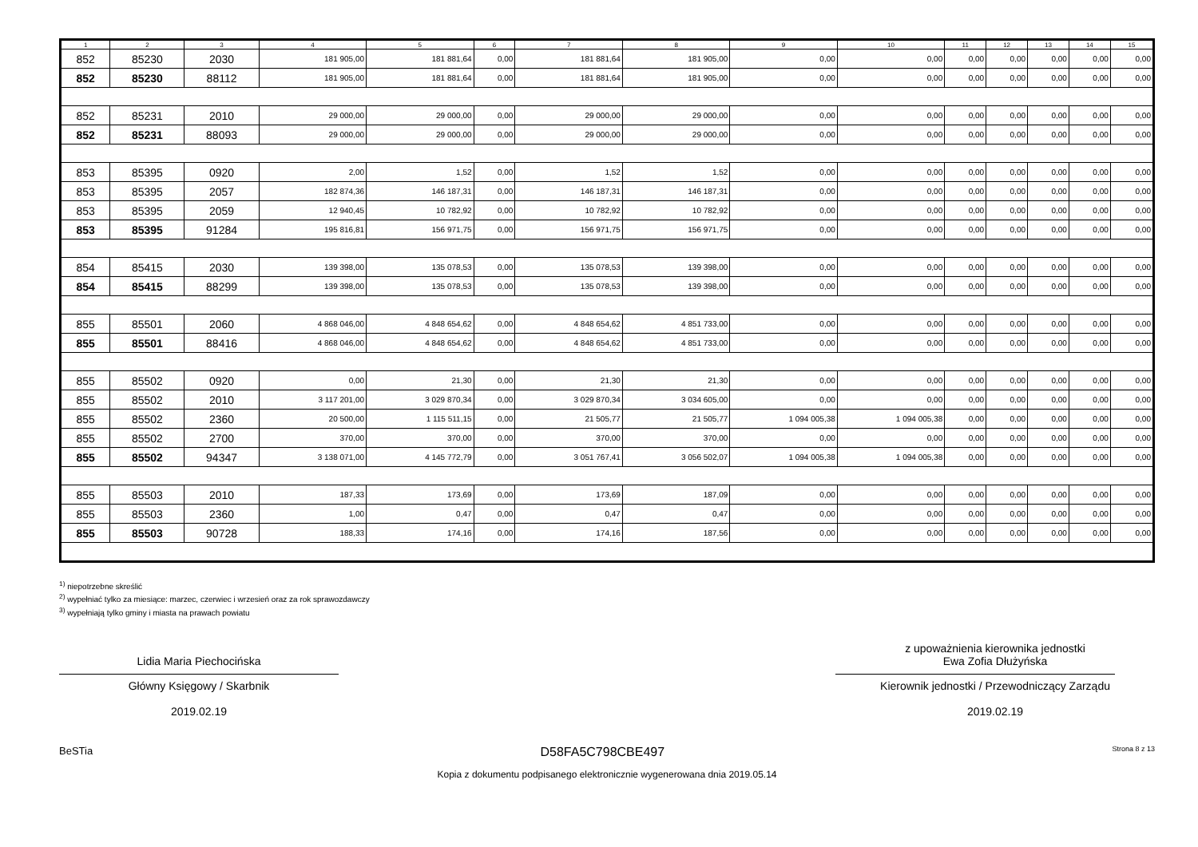| 1 | 2 | 3 | 4 | 5 | 6 | 7 | 8 | 9 | 10 | 11 | 12 | 13 | 14 | 15 |
| --- | --- | --- | --- | --- | --- | --- | --- | --- | --- | --- | --- | --- | --- | --- |
| 852 | 85230 | 2030 | 181 905,00 | 181 881,64 | 0,00 | 181 881,64 | 181 905,00 | 0,00 | 0,00 | 0,00 | 0,00 | 0,00 | 0,00 | 0,00 |
| 852 | 85230 | 88112 | 181 905,00 | 181 881,64 | 0,00 | 181 881,64 | 181 905,00 | 0,00 | 0,00 | 0,00 | 0,00 | 0,00 | 0,00 | 0,00 |
| 852 | 85231 | 2010 | 29 000,00 | 29 000,00 | 0,00 | 29 000,00 | 29 000,00 | 0,00 | 0,00 | 0,00 | 0,00 | 0,00 | 0,00 | 0,00 |
| 852 | 85231 | 88093 | 29 000,00 | 29 000,00 | 0,00 | 29 000,00 | 29 000,00 | 0,00 | 0,00 | 0,00 | 0,00 | 0,00 | 0,00 | 0,00 |
| 853 | 85395 | 0920 | 2,00 | 1,52 | 0,00 | 1,52 | 1,52 | 0,00 | 0,00 | 0,00 | 0,00 | 0,00 | 0,00 | 0,00 |
| 853 | 85395 | 2057 | 182 874,36 | 146 187,31 | 0,00 | 146 187,31 | 146 187,31 | 0,00 | 0,00 | 0,00 | 0,00 | 0,00 | 0,00 | 0,00 |
| 853 | 85395 | 2059 | 12 940,45 | 10 782,92 | 0,00 | 10 782,92 | 10 782,92 | 0,00 | 0,00 | 0,00 | 0,00 | 0,00 | 0,00 | 0,00 |
| 853 | 85395 | 91284 | 195 816,81 | 156 971,75 | 0,00 | 156 971,75 | 156 971,75 | 0,00 | 0,00 | 0,00 | 0,00 | 0,00 | 0,00 | 0,00 |
| 854 | 85415 | 2030 | 139 398,00 | 135 078,53 | 0,00 | 135 078,53 | 139 398,00 | 0,00 | 0,00 | 0,00 | 0,00 | 0,00 | 0,00 | 0,00 |
| 854 | 85415 | 88299 | 139 398,00 | 135 078,53 | 0,00 | 135 078,53 | 139 398,00 | 0,00 | 0,00 | 0,00 | 0,00 | 0,00 | 0,00 | 0,00 |
| 855 | 85501 | 2060 | 4 868 046,00 | 4 848 654,62 | 0,00 | 4 848 654,62 | 4 851 733,00 | 0,00 | 0,00 | 0,00 | 0,00 | 0,00 | 0,00 | 0,00 |
| 855 | 85501 | 88416 | 4 868 046,00 | 4 848 654,62 | 0,00 | 4 848 654,62 | 4 851 733,00 | 0,00 | 0,00 | 0,00 | 0,00 | 0,00 | 0,00 | 0,00 |
| 855 | 85502 | 0920 | 0,00 | 21,30 | 0,00 | 21,30 | 21,30 | 0,00 | 0,00 | 0,00 | 0,00 | 0,00 | 0,00 | 0,00 |
| 855 | 85502 | 2010 | 3 117 201,00 | 3 029 870,34 | 0,00 | 3 029 870,34 | 3 034 605,00 | 0,00 | 0,00 | 0,00 | 0,00 | 0,00 | 0,00 | 0,00 |
| 855 | 85502 | 2360 | 20 500,00 | 1 115 511,15 | 0,00 | 21 505,77 | 21 505,77 | 1 094 005,38 | 1 094 005,38 | 0,00 | 0,00 | 0,00 | 0,00 | 0,00 |
| 855 | 85502 | 2700 | 370,00 | 370,00 | 0,00 | 370,00 | 370,00 | 0,00 | 0,00 | 0,00 | 0,00 | 0,00 | 0,00 | 0,00 |
| 855 | 85502 | 94347 | 3 138 071,00 | 4 145 772,79 | 0,00 | 3 051 767,41 | 3 056 502,07 | 1 094 005,38 | 1 094 005,38 | 0,00 | 0,00 | 0,00 | 0,00 | 0,00 |
| 855 | 85503 | 2010 | 187,33 | 173,69 | 0,00 | 173,69 | 187,09 | 0,00 | 0,00 | 0,00 | 0,00 | 0,00 | 0,00 | 0,00 |
| 855 | 85503 | 2360 | 1,00 | 0,47 | 0,00 | 0,47 | 0,47 | 0,00 | 0,00 | 0,00 | 0,00 | 0,00 | 0,00 | 0,00 |
| 855 | 85503 | 90728 | 188,33 | 174,16 | 0,00 | 174,16 | 187,56 | 0,00 | 0,00 | 0,00 | 0,00 | 0,00 | 0,00 | 0,00 |
<sup>1)</sup> niepotrzebne skreślić
<sup>2)</sup> wypełniać tylko za miesiące: marzec, czerwiec i wrzesień oraz za rok sprawozdawczy
<sup>3)</sup> wypełniają tylko gminy i miasta na prawach powiatu
Lidia Maria Piechocińska
Główny Księgowy / Skarbnik
2019.02.19
z upoważnienia kierownika jednostki
Ewa Zofia Dłużyńska
Kierownik jednostki / Przewodniczący Zarządu
2019.02.19
BeSTia D58FA5C798CBE497 Strona 8 z 13
Kopia z dokumentu podpisanego elektronicznie wygenerowana dnia 2019.05.14